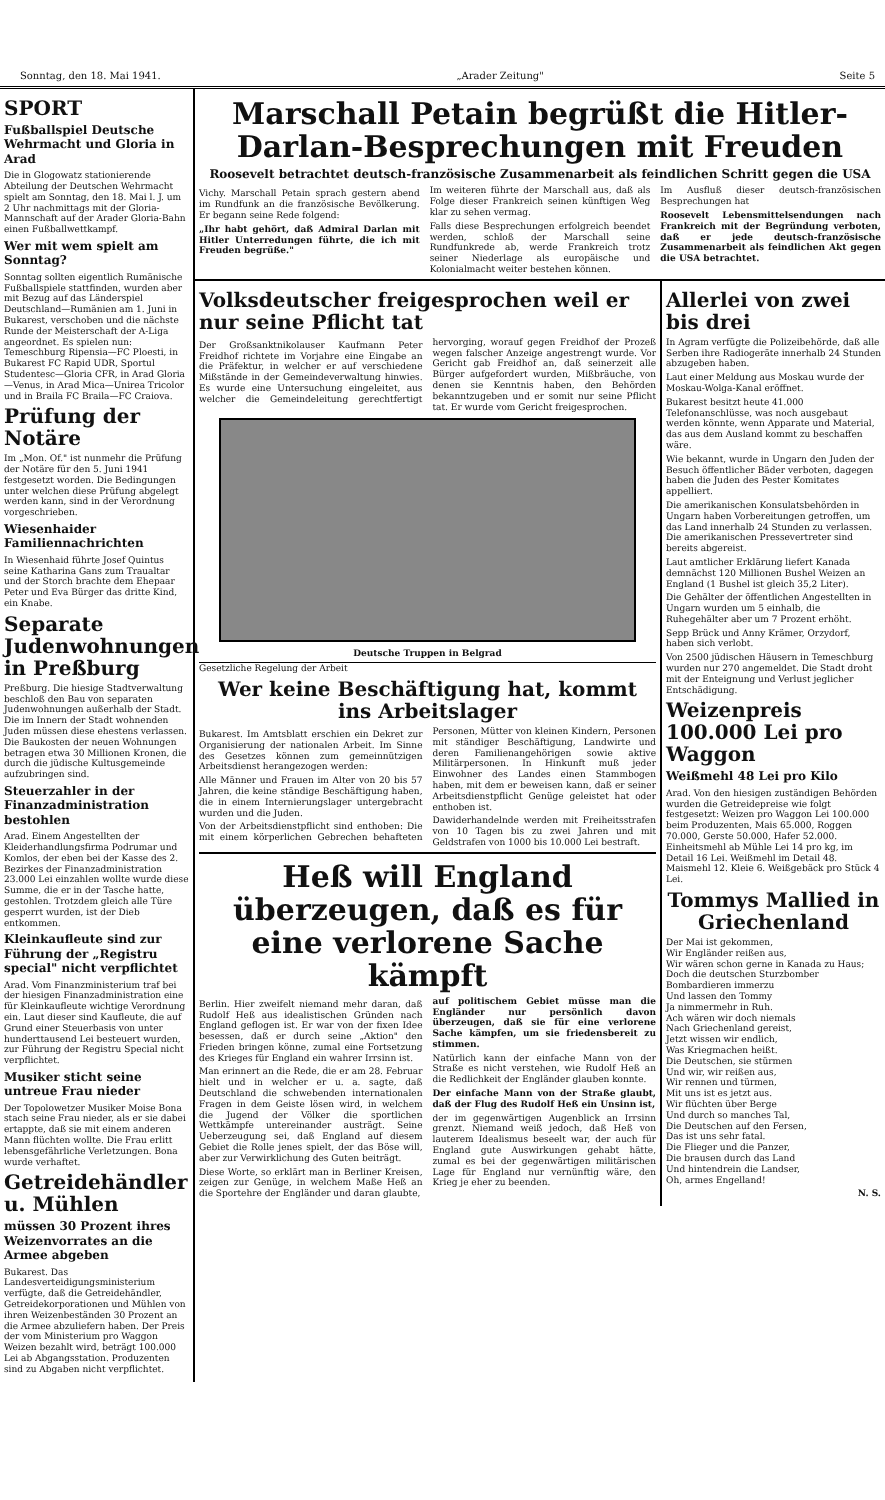Sonntag, den 18. Mai 1941. „Arader Zeitung" Seite 5
SPORT
Fußballspiel Deutsche Wehrmacht und Gloria in Arad
Die in Glogowatz stationierende Abteilung der Deutschen Wehrmacht spielt am Sonntag, den 18. Mai l. J. um 2 Uhr nachmittags mit der Gloria-Mannschaft auf der Arader Gloria-Bahn einen Fußballwettkampf.
Wer mit wem spielt am Sonntag?
Sonntag sollten eigentlich Rumänische Fußballspiele stattfinden, wurden aber mit Bezug auf das Länderspiel Deutschland—Rumänien am 1. Juni in Bukarest, verschoben und die nächste Runde der Meisterschaft der A-Liga angeordnet. Es spielen nun: Temeschburg Ripensia—FC Ploesti, in Bukarest FC Rapid UDR, Sportul Studentesc—Gloria CFR, in Arad Gloria—Venus, in Arad Mica—Unirea Tricolor und in Braila FC Braila—FC Craiova.
Prüfung der Notäre
Im „Mon. Of." ist nunmehr die Prüfung der Notäre für den 5. Juni 1941 festgesetzt worden. Die Bedingungen unter welchen diese Prüfung abgelegt werden kann, sind in der Verordnung vorgeschrieben.
Wiesenhaider Familiennachrichten
In Wiesenhaid führte Josef Quintus seine Katharina Gans zum Traualtar und der Storch brachte dem Ehepaar Peter und Eva Bürger das dritte Kind, ein Knabe.
Separate Judenwohnungen in Preßburg
Preßburg. Die hiesige Stadtverwaltung beschloß den Bau von separaten Judenwohnungen außerhalb der Stadt. Die im Innern der Stadt wohnenden Juden müssen diese ehestens verlassen. Die Baukosten der neuen Wohnungen betragen etwa 30 Millionen Kronen, die durch die jüdische Kultusgemeinde aufzubringen sind.
Steuerzahler in der Finanzadministration bestohlen
Arad. Einem Angestellten der Kleiderhandlungsfirma Podrumar und Komlos, der eben bei der Kasse des 2. Bezirkes der Finanzadministration 23.000 Lei einzahlen wollte wurde diese Summe, die er in der Tasche hatte, gestohlen. Trotzdem gleich alle Türe gesperrt wurden, ist der Dieb entkommen.
Kleinkaufleute sind zur Führung der „Registru special" nicht verpflichtet
Arad. Vom Finanzministerium traf bei der hiesigen Finanzadministration eine für Kleinkaufleute wichtige Verordnung ein. Laut dieser sind Kaufleute, die auf Grund einer Steuerbasis von unter hunderttausend Lei besteuert wurden, zur Führung der Registru Special nicht verpflichtet.
Musiker sticht seine untreue Frau nieder
Der Topolowetzer Musiker Moise Bona stach seine Frau nieder, als er sie dabei ertappte, daß sie mit einem anderen Mann flüchten wollte. Die Frau erlitt lebensgefährliche Verletzungen. Bona wurde verhaftet.
Getreidehändler u. Mühlen
müssen 30 Prozent ihres Weizenvorrates an die Armee abgeben
Bukarest. Das Landesverteidigungsministerium verfügte, daß die Getreidehändler, Getreidekorporationen und Mühlen von ihren Weizenbeständen 30 Prozent an die Armee abzuliefern haben. Der Preis der vom Ministerium pro Waggon Weizen bezahlt wird, beträgt 100.000 Lei ab Abgangsstation. Produzenten sind zu Abgaben nicht verpflichtet.
Marschall Petain begrüßt die Hitler-Darlan-Besprechungen mit Freuden
Roosevelt betrachtet deutsch-französische Zusammenarbeit als feindlichen Schritt gegen die USA
Vichy. Marschall Petain sprach gestern abend im Rundfunk an die französische Bevölkerung. Er begann seine Rede folgend:
„Ihr habt gehört, daß Admiral Darlan mit Hitler Unterredungen führte, die ich mit Freuden begrüße."
Im weiteren führte der Marschall aus, daß als Folge dieser Frankreich seinen künftigen Weg klar zu sehen vermag.
Falls diese Besprechungen erfolgreich beendet werden, schloß der Marschall seine Rundfunkrede ab, werde Frankreich trotz seiner Niederlage als europäische und Kolonialmacht weiter bestehen können.
Im Ausfluß dieser deutsch-französischen Besprechungen hat
Roosevelt Lebensmittelsendungen nach Frankreich mit der Begründung verboten, daß er jede deutsch-französische Zusammenarbeit als feindlichen Akt gegen die USA betrachtet.
Volksdeutscher freigesprochen weil er nur seine Pflicht tat
Der Großsanktnikolauser Kaufmann Peter Freidhof richtete im Vorjahre eine Eingabe an die Präfektur, in welcher er auf verschiedene Mißstände in der Gemeindeverwaltung hinwies. Es wurde eine Untersuchung eingeleitet, aus welcher die Gemeindeleitung gerechtfertigt hervorging, worauf gegen Freidhof der Prozeß wegen falscher Anzeige angestrengt wurde. Vor Gericht gab Freidhof an, daß seinerzeit alle Bürger aufgefordert wurden, Mißbräuche, von denen sie Kenntnis haben, den Behörden bekanntzugeben und er somit nur seine Pflicht tat. Er wurde vom Gericht freigesprochen.
Deutsche Truppen in Belgrad
Gesetzliche Regelung der Arbeit
Wer keine Beschäftigung hat, kommt ins Arbeitslager
Bukarest. Im Amtsblatt erschien ein Dekret zur Organisierung der nationalen Arbeit. Im Sinne des Gesetzes können zum gemeinnützigen Arbeitsdienst herangezogen werden:
Alle Männer und Frauen im Alter von 20 bis 57 Jahren, die keine ständige Beschäftigung haben, die in einem Internierungslager untergebracht wurden und die Juden.
Von der Arbeitsdienstpflicht sind enthoben: Die mit einem körperlichen Gebrechen behafteten Personen, Mütter von kleinen Kindern, Personen mit ständiger Beschäftigung, Landwirte und deren Familienangehörigen sowie aktive Militärpersonen. In Hinkunft muß jeder Einwohner des Landes einen Stammbogen haben, mit dem er beweisen kann, daß er seiner Arbeitsdienstpflicht Genüge geleistet hat oder enthoben ist.
Dawiderhandelnde werden mit Freiheitsstrafen von 10 Tagen bis zu zwei Jahren und mit Geldstrafen von 1000 bis 10.000 Lei bestraft.
Heß will England überzeugen, daß es für eine verlorene Sache kämpft
Berlin. Hier zweifelt niemand mehr daran, daß Rudolf Heß aus idealistischen Gründen nach England geflogen ist. Er war von der fixen Idee besessen, daß er durch seine „Aktion" den Frieden bringen könne, zumal eine Fortsetzung des Krieges für England ein wahrer Irrsinn ist.
Man erinnert an die Rede, die er am 28. Februar hielt und in welcher er u. a. sagte, daß Deutschland die schwebenden internationalen Fragen in dem Geiste lösen wird, in welchem die Jugend der Völker die sportlichen Wettkämpfe untereinander austrägt. Seine Ueberzeugung sei, daß England auf diesem Gebiet die Rolle jenes spielt, der das Böse will, aber zur Verwirklichung des Guten beiträgt.
Diese Worte, so erklärt man in Berliner Kreisen, zeigen zur Genüge, in welchem Maße Heß an die Sportehre der Engländer und daran glaubte,
auf politischem Gebiet müsse man die Engländer nur persönlich davon überzeugen, daß sie für eine verlorene Sache kämpfen, um sie friedensbereit zu stimmen.
Natürlich kann der einfache Mann von der Straße es nicht verstehen, wie Rudolf Heß an die Redlichkeit der Engländer glauben konnte.
Der einfache Mann von der Straße glaubt, daß der Flug des Rudolf Heß ein Unsinn ist,
der im gegenwärtigen Augenblick an Irrsinn grenzt. Niemand weiß jedoch, daß Heß von lauterem Idealismus beseelt war, der auch für England gute Auswirkungen gehabt hätte, zumal es bei der gegenwärtigen militärischen Lage für England nur vernünftig wäre, den Krieg je eher zu beenden.
Allerlei von zwei bis drei
In Agram verfügte die Polizeibehörde, daß alle Serben ihre Radiogeräte innerhalb 24 Stunden abzugeben haben.
Laut einer Meldung aus Moskau wurde der Moskau-Wolga-Kanal eröffnet.
Bukarest besitzt heute 41.000 Telefonanschlüsse, was noch ausgebaut werden könnte, wenn Apparate und Material, das aus dem Ausland kommt zu beschaffen wäre.
Wie bekannt, wurde in Ungarn den Juden der Besuch öffentlicher Bäder verboten, dagegen haben die Juden des Pester Komitates appelliert.
Die amerikanischen Konsulatsbehörden in Ungarn haben Vorbereitungen getroffen, um das Land innerhalb 24 Stunden zu verlassen. Die amerikanischen Pressevertreter sind bereits abgereist.
Laut amtlicher Erklärung liefert Kanada demnächst 120 Millionen Bushel Weizen an England (1 Bushel ist gleich 35,2 Liter).
Die Gehälter der öffentlichen Angestellten in Ungarn wurden um 5 einhalb, die Ruhegehälter aber um 7 Prozent erhöht.
Sepp Brück und Anny Krämer, Orzydorf, haben sich verlobt.
Von 2500 jüdischen Häusern in Temeschburg wurden nur 270 angemeldet. Die Stadt droht mit der Enteignung und Verlust jeglicher Entschädigung.
Weizenpreis 100.000 Lei pro Waggon
Weißmehl 48 Lei pro Kilo
Arad. Von den hiesigen zuständigen Behörden wurden die Getreidepreise wie folgt festgesetzt: Weizen pro Waggon Lei 100.000 beim Produzenten, Mais 65.000, Roggen 70.000, Gerste 50.000, Hafer 52.000. Einheitsmehl ab Mühle Lei 14 pro kg, im Detail 16 Lei. Weißmehl im Detail 48. Maismehl 12. Kleie 6. Weißgebäck pro Stück 4 Lei.
Tommys Mallied in Griechenland
Der Mai ist gekommen,
Wir Engländer reißen aus,
Wir wären schon gerne in Kanada zu Haus;
Doch die deutschen Sturzbomber
Bombardieren immerzu
Und lassen den Tommy
Ja nimmermehr in Ruh.
Ach wären wir doch niemals
Nach Griechenland gereist,
Jetzt wissen wir endlich,
Was Kriegmachen heißt.
Die Deutschen, sie stürmen
Und wir, wir reißen aus,
Wir rennen und türmen,
Mit uns ist es jetzt aus.
Wir flüchten über Berge
Und durch so manches Tal,
Die Deutschen auf den Fersen,
Das ist uns sehr fatal.
Die Flieger und die Panzer,
Die brausen durch das Land
Und hintendrein die Landser,
Oh, armes Engelland!
N. S.